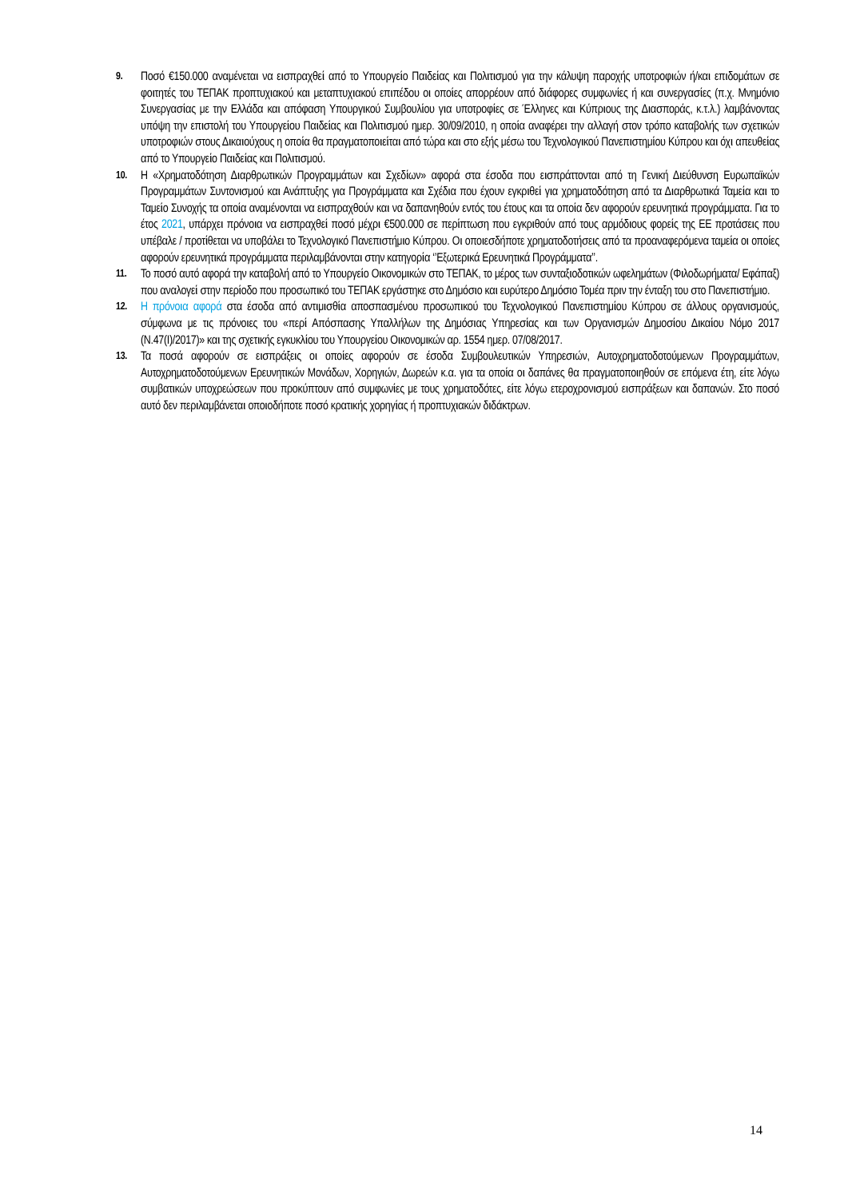9.
Ποσό €150.000 αναμένεται να εισπραχθεί από το Υπουργείο Παιδείας και Πολιτισμού για την κάλυψη παροχής υποτροφιών ή/και επιδομάτων σε φοιτητές του ΤΕΠΑΚ προπτυχιακού και μεταπτυχιακού επιπέδου οι οποίες απορρέουν από διάφορες συμφωνίες ή και συνεργασίες (π.χ. Μνημόνιο Συνεργασίας με την Ελλάδα και απόφαση Υπουργικού Συμβουλίου για υποτροφίες σε Έλληνες και Κύπριους της Διασποράς, κ.τ.λ.) λαμβάνοντας υπόψη την επιστολή του Υπουργείου Παιδείας και Πολιτισμού ημερ. 30/09/2010, η οποία αναφέρει την αλλαγή στον τρόπο καταβολής των σχετικών υποτροφιών στους Δικαιούχους η οποία θα πραγματοποιείται από τώρα και στο εξής μέσω του Τεχνολογικού Πανεπιστημίου Κύπρου και όχι απευθείας από το Υπουργείο Παιδείας και Πολιτισμού.
10.
Η «Χρηματοδότηση Διαρθρωτικών Προγραμμάτων και Σχεδίων» αφορά στα έσοδα που εισπράττονται από τη Γενική Διεύθυνση Ευρωπαϊκών Προγραμμάτων Συντονισμού και Ανάπτυξης για Προγράμματα και Σχέδια που έχουν εγκριθεί για χρηματοδότηση από τα Διαρθρωτικά Ταμεία και το Ταμείο Συνοχής τα οποία αναμένονται να εισπραχθούν και να δαπανηθούν εντός του έτους και τα οποία δεν αφορούν ερευνητικά προγράμματα. Για το έτος 2021, υπάρχει πρόνοια να εισπραχθεί ποσό μέχρι €500.000 σε περίπτωση που εγκριθούν από τους αρμόδιους φορείς της ΕΕ προτάσεις που υπέβαλε / προτίθεται να υποβάλει το Τεχνολογικό Πανεπιστήμιο Κύπρου. Οι οποιεσδήποτε χρηματοδοτήσεις από τα προαναφερόμενα ταμεία οι οποίες αφορούν ερευνητικά προγράμματα περιλαμβάνονται στην κατηγορία ‘’Εξωτερικά Ερευνητικά Προγράμματα’’.
11.
Το ποσό αυτό αφορά την καταβολή από το Υπουργείο Οικονομικών στο ΤΕΠΑΚ, το μέρος των συνταξιοδοτικών ωφελημάτων (Φιλοδωρήματα/ Εφάπαξ) που αναλογεί στην περίοδο που προσωπικό του ΤΕΠΑΚ εργάστηκε στο Δημόσιο και ευρύτερο Δημόσιο Τομέα πριν την ένταξη του στο Πανεπιστήμιο.
12.
Η πρόνοια αφορά στα έσοδα από αντιμισθία αποσπασμένου προσωπικού του Τεχνολογικού Πανεπιστημίου Κύπρου σε άλλους οργανισμούς, σύμφωνα με τις πρόνοιες του «περί Απόσπασης Υπαλλήλων της Δημόσιας Υπηρεσίας και των Οργανισμών Δημοσίου Δικαίου Νόμο 2017 (Ν.47(Ι)/2017)» και της σχετικής εγκυκλίου του Υπουργείου Οικονομικών αρ. 1554 ημερ. 07/08/2017.
13.
Τα ποσά αφορούν σε εισπράξεις οι οποίες αφορούν σε έσοδα Συμβουλευτικών Υπηρεσιών, Αυτοχρηματοδοτούμενων Προγραμμάτων, Αυτοχρηματοδοτούμενων Ερευνητικών Μονάδων, Χορηγιών, Δωρεών κ.α. για τα οποία οι δαπάνες θα πραγματοποιηθούν σε επόμενα έτη, είτε λόγω συμβατικών υποχρεώσεων που προκύπτουν από συμφωνίες με τους χρηματοδότες, είτε λόγω ετεροχρονισμού εισπράξεων και δαπανών. Στο ποσό αυτό δεν περιλαμβάνεται οποιοδήποτε ποσό κρατικής χορηγίας ή προπτυχιακών διδάκτρων.
14